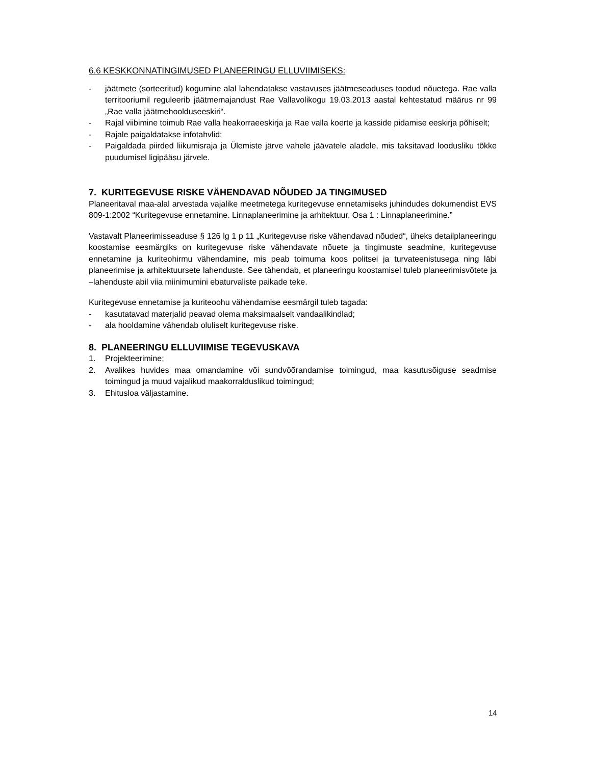6.6 KESKKONNATINGIMUSED PLANEERINGU ELLUVIIMISEKS:
- jäätmete (sorteeritud) kogumine alal lahendatakse vastavuses jäätmeseaduses toodud nõuetega. Rae valla territooriumil reguleerib jäätmemajandust Rae Vallavolikogu 19.03.2013 aastal kehtestatud määrus nr 99 „Rae valla jäätmehoolduseeskiri“.
- Rajal viibimine toimub Rae valla heakorraeeskirja ja Rae valla koerte ja kasside pidamise eeskirja põhiselt;
- Rajale paigaldatakse infotahvlid;
- Paigaldada piirded liikumisraja ja Ülemiste järve vahele jäävatele aladele, mis taksitavad loodusliku tõkke puudumisel ligipääsu järvele.
7. KURITEGEVUSE RISKE VÄHENDAVAD NÕUDED JA TINGIMUSED
Planeeritaval maa-alal arvestada vajalike meetmetega kuritegevuse ennetamiseks juhindudes dokumendist EVS 809-1:2002 “Kuritegevuse ennetamine. Linnaplaneerimine ja arhitektuur. Osa 1 : Linnaplaneerimine.”
Vastavalt Planeerimisseaduse § 126 lg 1 p 11 „Kuritegevuse riske vähendavad nõuded“, üheks detailplaneeringu koostamise eesmärgiks on kuritegevuse riske vähendavate nõuete ja tingimuste seadmine, kuritegevuse ennetamine ja kuriteohirmu vähendamine, mis peab toimuma koos politsei ja turvateenistusega ning läbi planeerimise ja arhitektuursete lahenduste. See tähendab, et planeeringu koostamisel tuleb planeerimisvõtete ja –lahenduste abil viia miinimumini ebaturvaliste paikade teke.
Kuritegevuse ennetamise ja kuriteoohu vähendamise eesmärgil tuleb tagada:
- kasutatavad materjalid peavad olema maksimaalselt vandaalikindlad;
- ala hooldamine vähendab oluliselt kuritegevuse riske.
8. PLANEERINGU ELLUVIIMISE TEGEVUSKAVA
1. Projekteerimine;
2. Avalikes huvides maa omandamine või sundvõõrandamise toimingud, maa kasutusõiguse seadmise toimingud ja muud vajalikud maakorralduslikud toimingud;
3. Ehitusloa väljastamine.
14